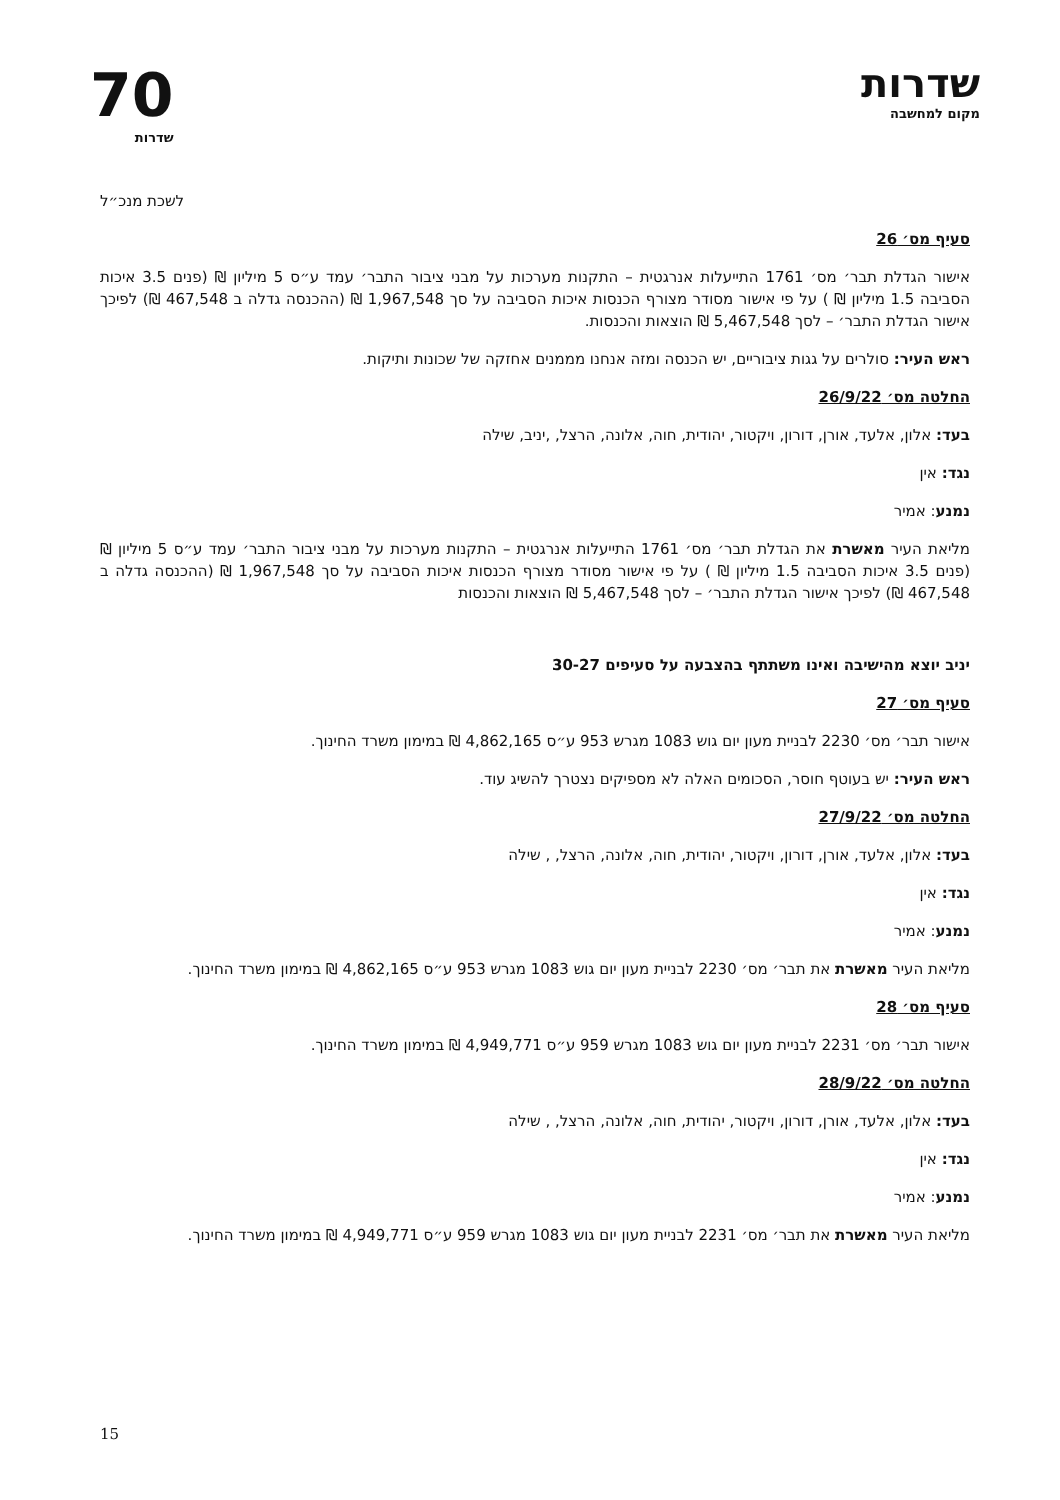שדרות
מקום למחשבה
70
שדרות
לשכת מנכ״ל
סעיף מס׳ 26
אישור הגדלת תבר׳ מס׳ 1761 התייעלות אנרגטית – התקנות מערכות על מבני ציבור התבר׳ עמד ע״ס 5 מיליון ₪ (פנים 3.5 איכות הסביבה 1.5 מיליון ₪ ) על פי אישור מסודר מצורף הכנסות איכות הסביבה על סך 1,967,548 ₪ (ההכנסה גדלה ב 467,548 ₪) לפיכך אישור הגדלת התבר׳ – לסך 5,467,548 ₪ הוצאות והכנסות.
ראש העיר: סולרים על גגות ציבוריים, יש הכנסה ומזה אנחנו מממנים אחזקה של שכונות ותיקות.
החלטה מס׳ 26/9/22
בעד: אלון, אלעד, אורן, דורון, ויקטור, יהודית, חוה, אלונה, הרצל, ,יניב, שילה
נגד: אין
נמנע: אמיר
מליאת העיר מאשרת את הגדלת תבר׳ מס׳ 1761 התייעלות אנרגטית – התקנות מערכות על מבני ציבור התבר׳ עמד ע״ס 5 מיליון ₪ (פנים 3.5 איכות הסביבה 1.5 מיליון ₪ ) על פי אישור מסודר מצורף הכנסות איכות הסביבה על סך 1,967,548 ₪ (ההכנסה גדלה ב 467,548 ₪) לפיכך אישור הגדלת התבר׳ – לסך 5,467,548 ₪ הוצאות והכנסות
יניב יוצא מהישיבה ואינו משתתף בהצבעה על סעיפים 30-27
סעיף מס׳ 27
אישור תבר׳ מס׳ 2230 לבניית מעון יום גוש 1083 מגרש 953 ע״ס 4,862,165 ₪ במימון משרד החינוך.
ראש העיר: יש בעוטף חוסר, הסכומים האלה לא מספיקים נצטרך להשיג עוד.
החלטה מס׳ 27/9/22
בעד: אלון, אלעד, אורן, דורון, ויקטור, יהודית, חוה, אלונה, הרצל, , שילה
נגד: אין
נמנע: אמיר
מליאת העיר מאשרת את תבר׳ מס׳ 2230 לבניית מעון יום גוש 1083 מגרש 953 ע״ס 4,862,165 ₪ במימון משרד החינוך.
סעיף מס׳ 28
אישור תבר׳ מס׳ 2231 לבניית מעון יום גוש 1083 מגרש 959 ע״ס 4,949,771 ₪ במימון משרד החינוך.
החלטה מס׳ 28/9/22
בעד: אלון, אלעד, אורן, דורון, ויקטור, יהודית, חוה, אלונה, הרצל, , שילה
נגד: אין
נמנע: אמיר
מליאת העיר מאשרת את תבר׳ מס׳ 2231 לבניית מעון יום גוש 1083 מגרש 959 ע״ס 4,949,771 ₪ במימון משרד החינוך.
15